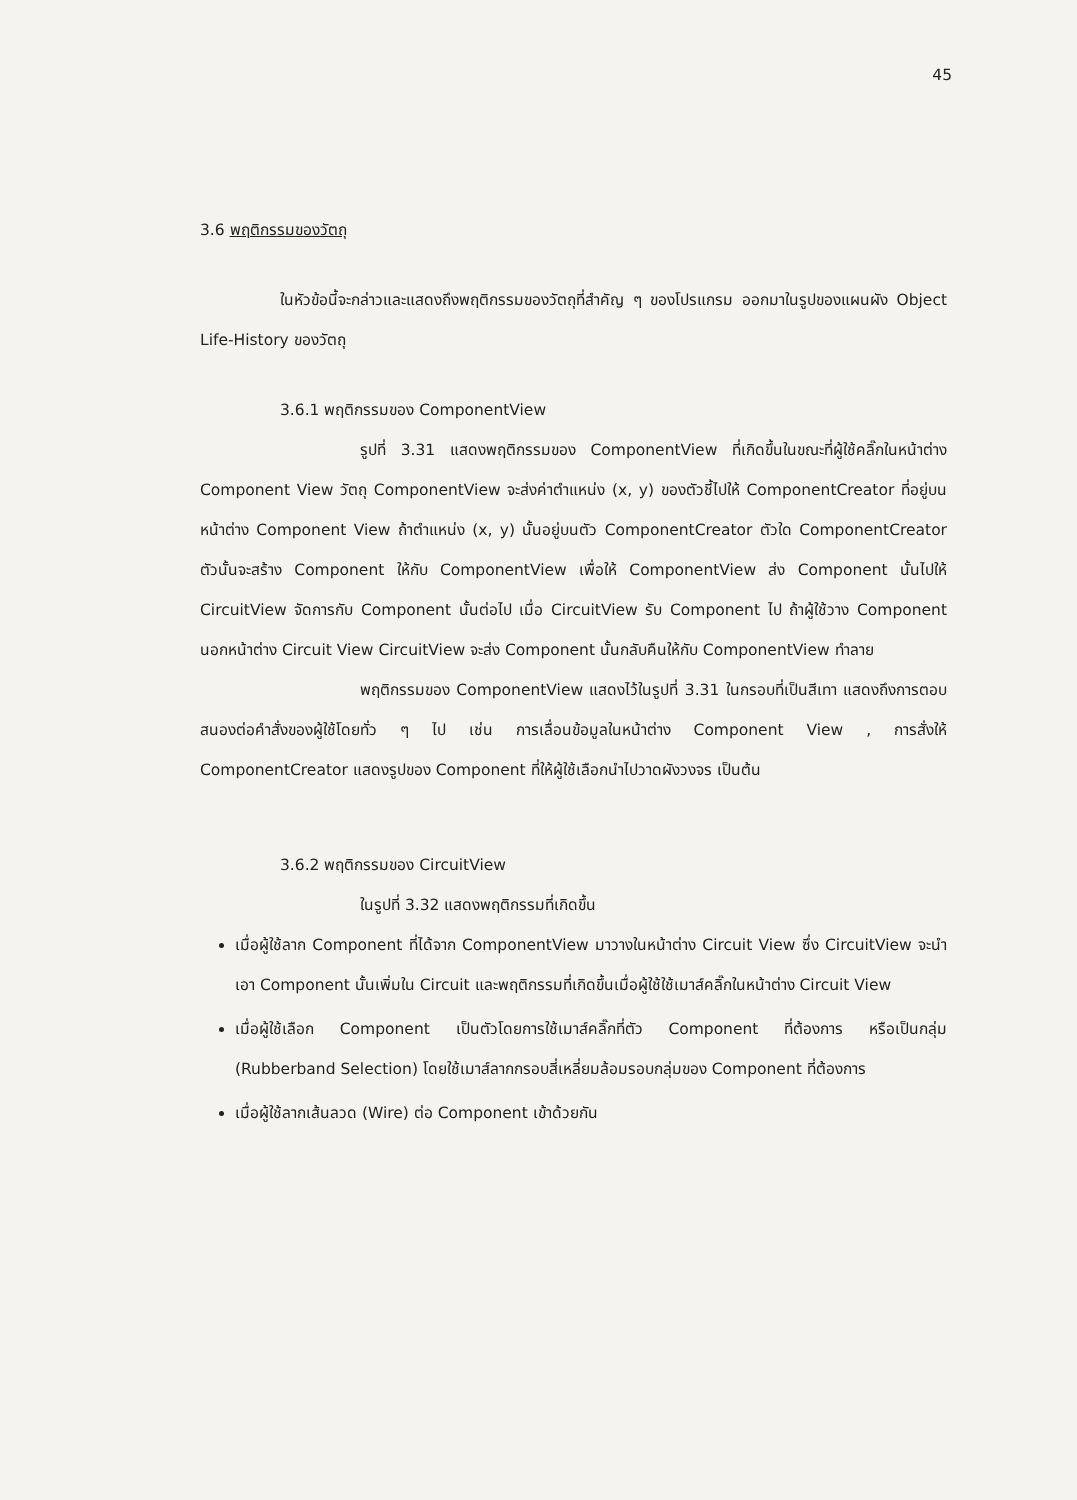45
3.6 พฤติกรรมของวัตถุ
ในหัวข้อนี้จะกล่าวและแสดงถึงพฤติกรรมของวัตถุที่สำคัญ ๆ ของโปรแกรม ออกมาในรูปของแผนผัง Object Life-History ของวัตถุ
3.6.1 พฤติกรรมของ ComponentView
รูปที่ 3.31 แสดงพฤติกรรมของ ComponentView ที่เกิดขึ้นในขณะที่ผู้ใช้คลิ๊กในหน้าต่าง Component View วัตถุ ComponentView จะส่งค่าตำแหน่ง (x, y) ของตัวชี้ไปให้ ComponentCreator ที่อยู่บนหน้าต่าง Component View ถ้าตำแหน่ง (x, y) นั้นอยู่บนตัว ComponentCreator ตัวใด ComponentCreator ตัวนั้นจะสร้าง Component ให้กับ ComponentView เพื่อให้ ComponentView ส่ง Component นั้นไปให้ CircuitView จัดการกับ Component นั้นต่อไป เมื่อ CircuitView รับ Component ไป ถ้าผู้ใช้วาง Component นอกหน้าต่าง Circuit View CircuitView จะส่ง Component นั้นกลับคืนให้กับ ComponentView ทำลาย
พฤติกรรมของ ComponentView แสดงไว้ในรูปที่ 3.31 ในกรอบที่เป็นสีเทา แสดงถึงการตอบสนองต่อคำสั่งของผู้ใช้โดยทั่ว ๆ ไป เช่น การเลื่อนข้อมูลในหน้าต่าง Component View , การสั่งให้ ComponentCreator แสดงรูปของ Component ที่ให้ผู้ใช้เลือกนำไปวาดผังวงจร เป็นต้น
3.6.2 พฤติกรรมของ CircuitView
ในรูปที่ 3.32 แสดงพฤติกรรมที่เกิดขึ้น
เมื่อผู้ใช้ลาก Component ที่ได้จาก ComponentView มาวางในหน้าต่าง Circuit View ซึ่ง CircuitView จะนำเอา Component นั้นเพิ่มใน Circuit และพฤติกรรมที่เกิดขึ้นเมื่อผู้ใช้ใช้เมาส์คลิ๊กในหน้าต่าง Circuit View
เมื่อผู้ใช้เลือก Component เป็นตัวโดยการใช้เมาส์คลิ๊กที่ตัว Component ที่ต้องการ หรือเป็นกลุ่ม (Rubberband Selection) โดยใช้เมาส์ลากกรอบสี่เหลี่ยมล้อมรอบกลุ่มของ Component ที่ต้องการ
เมื่อผู้ใช้ลากเส้นลวด (Wire) ต่อ Component เข้าด้วยกัน